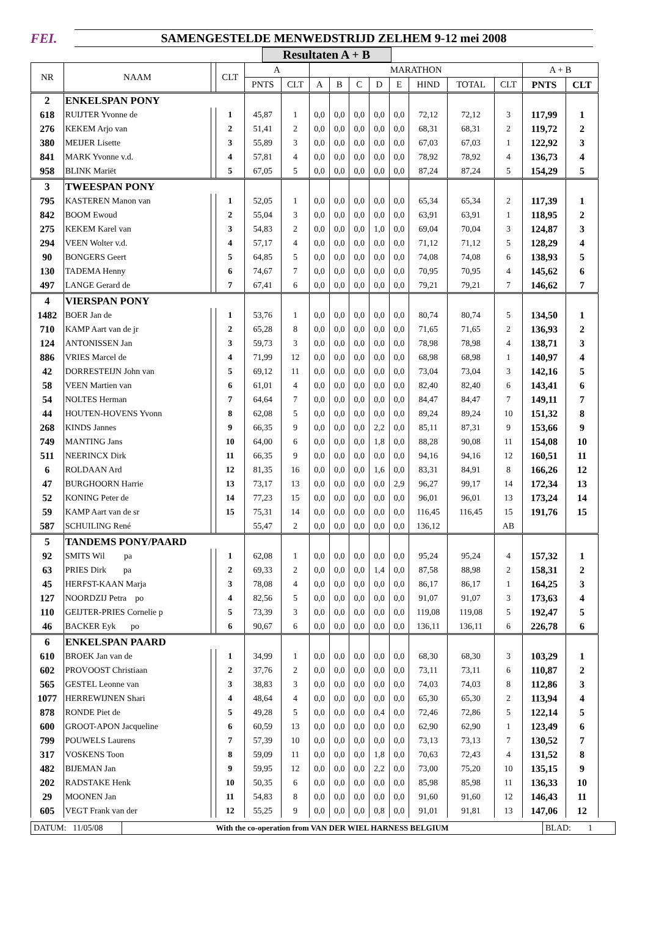FEI.
SAMENGESTELDE MENWEDSTRIJD ZELHEM 9-12 mei 2008
Resultaten A + B
| NR | NAAM | | CLT | A | | MARATHON | | | | | | | | A + B | |
| --- | --- | --- | --- | --- | --- | --- | --- | --- | --- | --- | --- | --- | --- | --- | --- |
| | | | | PNTS | CLT | A | B | C | D | E | HIND | TOTAL | CLT | PNTS | CLT |
| 2 | ENKELSPAN PONY | | | | | | | | | | | | | | |
| 618 | RUIJTER Yvonne de | | 1 | 45,87 | 1 | 0,0 | 0,0 | 0,0 | 0,0 | 0,0 | 72,12 | 72,12 | 3 | 117,99 | 1 |
| 276 | KEKEM Arjo van | | 2 | 51,41 | 2 | 0,0 | 0,0 | 0,0 | 0,0 | 0,0 | 68,31 | 68,31 | 2 | 119,72 | 2 |
| 380 | MEIJER Lisette | | 3 | 55,89 | 3 | 0,0 | 0,0 | 0,0 | 0,0 | 0,0 | 67,03 | 67,03 | 1 | 122,92 | 3 |
| 841 | MARK Yvonne v.d. | | 4 | 57,81 | 4 | 0,0 | 0,0 | 0,0 | 0,0 | 0,0 | 78,92 | 78,92 | 4 | 136,73 | 4 |
| 958 | BLINK Mariët | | 5 | 67,05 | 5 | 0,0 | 0,0 | 0,0 | 0,0 | 0,0 | 87,24 | 87,24 | 5 | 154,29 | 5 |
| 3 | TWEESPAN PONY | | | | | | | | | | | | | | |
| 795 | KASTEREN Manon van | | 1 | 52,05 | 1 | 0,0 | 0,0 | 0,0 | 0,0 | 0,0 | 65,34 | 65,34 | 2 | 117,39 | 1 |
| 842 | BOOM Ewoud | | 2 | 55,04 | 3 | 0,0 | 0,0 | 0,0 | 0,0 | 0,0 | 63,91 | 63,91 | 1 | 118,95 | 2 |
| 275 | KEKEM Karel van | | 3 | 54,83 | 2 | 0,0 | 0,0 | 0,0 | 1,0 | 0,0 | 69,04 | 70,04 | 3 | 124,87 | 3 |
| 294 | VEEN Wolter v.d. | | 4 | 57,17 | 4 | 0,0 | 0,0 | 0,0 | 0,0 | 0,0 | 71,12 | 71,12 | 5 | 128,29 | 4 |
| 90 | BONGERS Geert | | 5 | 64,85 | 5 | 0,0 | 0,0 | 0,0 | 0,0 | 0,0 | 74,08 | 74,08 | 6 | 138,93 | 5 |
| 130 | TADEMA Henny | | 6 | 74,67 | 7 | 0,0 | 0,0 | 0,0 | 0,0 | 0,0 | 70,95 | 70,95 | 4 | 145,62 | 6 |
| 497 | LANGE Gerard de | | 7 | 67,41 | 6 | 0,0 | 0,0 | 0,0 | 0,0 | 0,0 | 79,21 | 79,21 | 7 | 146,62 | 7 |
| 4 | VIERSPAN PONY | | | | | | | | | | | | | | |
| 1482 | BOER Jan de | | 1 | 53,76 | 1 | 0,0 | 0,0 | 0,0 | 0,0 | 0,0 | 80,74 | 80,74 | 5 | 134,50 | 1 |
| 710 | KAMP Aart van de jr | | 2 | 65,28 | 8 | 0,0 | 0,0 | 0,0 | 0,0 | 0,0 | 71,65 | 71,65 | 2 | 136,93 | 2 |
| 124 | ANTONISSEN Jan | | 3 | 59,73 | 3 | 0,0 | 0,0 | 0,0 | 0,0 | 0,0 | 78,98 | 78,98 | 4 | 138,71 | 3 |
| 886 | VRIES Marcel de | | 4 | 71,99 | 12 | 0,0 | 0,0 | 0,0 | 0,0 | 0,0 | 68,98 | 68,98 | 1 | 140,97 | 4 |
| 42 | DORRESTEIJN John van | | 5 | 69,12 | 11 | 0,0 | 0,0 | 0,0 | 0,0 | 0,0 | 73,04 | 73,04 | 3 | 142,16 | 5 |
| 58 | VEEN Martien van | | 6 | 61,01 | 4 | 0,0 | 0,0 | 0,0 | 0,0 | 0,0 | 82,40 | 82,40 | 6 | 143,41 | 6 |
| 54 | NOLTES Herman | | 7 | 64,64 | 7 | 0,0 | 0,0 | 0,0 | 0,0 | 0,0 | 84,47 | 84,47 | 7 | 149,11 | 7 |
| 44 | HOUTEN-HOVENS Yvonn | | 8 | 62,08 | 5 | 0,0 | 0,0 | 0,0 | 0,0 | 0,0 | 89,24 | 89,24 | 10 | 151,32 | 8 |
| 268 | KINDS Jannes | | 9 | 66,35 | 9 | 0,0 | 0,0 | 0,0 | 2,2 | 0,0 | 85,11 | 87,31 | 9 | 153,66 | 9 |
| 749 | MANTING Jans | | 10 | 64,00 | 6 | 0,0 | 0,0 | 0,0 | 1,8 | 0,0 | 88,28 | 90,08 | 11 | 154,08 | 10 |
| 511 | NEERINCX Dirk | | 11 | 66,35 | 9 | 0,0 | 0,0 | 0,0 | 0,0 | 0,0 | 94,16 | 94,16 | 12 | 160,51 | 11 |
| 6 | ROLDAAN Ard | | 12 | 81,35 | 16 | 0,0 | 0,0 | 0,0 | 1,6 | 0,0 | 83,31 | 84,91 | 8 | 166,26 | 12 |
| 47 | BURGHOORN Harrie | | 13 | 73,17 | 13 | 0,0 | 0,0 | 0,0 | 0,0 | 2,9 | 96,27 | 99,17 | 14 | 172,34 | 13 |
| 52 | KONING Peter de | | 14 | 77,23 | 15 | 0,0 | 0,0 | 0,0 | 0,0 | 0,0 | 96,01 | 96,01 | 13 | 173,24 | 14 |
| 59 | KAMP Aart van de sr | | 15 | 75,31 | 14 | 0,0 | 0,0 | 0,0 | 0,0 | 0,0 | 116,45 | 116,45 | 15 | 191,76 | 15 |
| 587 | SCHUILING René | | | 55,47 | 2 | 0,0 | 0,0 | 0,0 | 0,0 | 0,0 | 136,12 | | AB | | |
| 5 | TANDEMS PONY/PAARD | | | | | | | | | | | | | | |
| 92 | SMITS Wil pa | | 1 | 62,08 | 1 | 0,0 | 0,0 | 0,0 | 0,0 | 0,0 | 95,24 | 95,24 | 4 | 157,32 | 1 |
| 63 | PRIES Dirk pa | | 2 | 69,33 | 2 | 0,0 | 0,0 | 0,0 | 1,4 | 0,0 | 87,58 | 88,98 | 2 | 158,31 | 2 |
| 45 | HERFST-KAAN Marja | | 3 | 78,08 | 4 | 0,0 | 0,0 | 0,0 | 0,0 | 0,0 | 86,17 | 86,17 | 1 | 164,25 | 3 |
| 127 | NOORDZIJ Petra po | | 4 | 82,56 | 5 | 0,0 | 0,0 | 0,0 | 0,0 | 0,0 | 91,07 | 91,07 | 3 | 173,63 | 4 |
| 110 | GEIJTER-PRIES Cornelie p | | 5 | 73,39 | 3 | 0,0 | 0,0 | 0,0 | 0,0 | 0,0 | 119,08 | 119,08 | 5 | 192,47 | 5 |
| 46 | BACKER Eyk po | | 6 | 90,67 | 6 | 0,0 | 0,0 | 0,0 | 0,0 | 0,0 | 136,11 | 136,11 | 6 | 226,78 | 6 |
| 6 | ENKELSPAN PAARD | | | | | | | | | | | | | | |
| 610 | BROEK Jan van de | | 1 | 34,99 | 1 | 0,0 | 0,0 | 0,0 | 0,0 | 0,0 | 68,30 | 68,30 | 3 | 103,29 | 1 |
| 602 | PROVOOST Christiaan | | 2 | 37,76 | 2 | 0,0 | 0,0 | 0,0 | 0,0 | 0,0 | 73,11 | 73,11 | 6 | 110,87 | 2 |
| 565 | GESTEL Leonne van | | 3 | 38,83 | 3 | 0,0 | 0,0 | 0,0 | 0,0 | 0,0 | 74,03 | 74,03 | 8 | 112,86 | 3 |
| 1077 | HERREWIJNEN Shari | | 4 | 48,64 | 4 | 0,0 | 0,0 | 0,0 | 0,0 | 0,0 | 65,30 | 65,30 | 2 | 113,94 | 4 |
| 878 | RONDE Piet de | | 5 | 49,28 | 5 | 0,0 | 0,0 | 0,0 | 0,4 | 0,0 | 72,46 | 72,86 | 5 | 122,14 | 5 |
| 600 | GROOT-APON Jacqueline | | 6 | 60,59 | 13 | 0,0 | 0,0 | 0,0 | 0,0 | 0,0 | 62,90 | 62,90 | 1 | 123,49 | 6 |
| 799 | POUWELS Laurens | | 7 | 57,39 | 10 | 0,0 | 0,0 | 0,0 | 0,0 | 0,0 | 73,13 | 73,13 | 7 | 130,52 | 7 |
| 317 | VOSKENS Toon | | 8 | 59,09 | 11 | 0,0 | 0,0 | 0,0 | 1,8 | 0,0 | 70,63 | 72,43 | 4 | 131,52 | 8 |
| 482 | BIJEMAN Jan | | 9 | 59,95 | 12 | 0,0 | 0,0 | 0,0 | 2,2 | 0,0 | 73,00 | 75,20 | 10 | 135,15 | 9 |
| 202 | RADSTAKE Henk | | 10 | 50,35 | 6 | 0,0 | 0,0 | 0,0 | 0,0 | 0,0 | 85,98 | 85,98 | 11 | 136,33 | 10 |
| 29 | MOONEN Jan | | 11 | 54,83 | 8 | 0,0 | 0,0 | 0,0 | 0,0 | 0,0 | 91,60 | 91,60 | 12 | 146,43 | 11 |
| 605 | VEGT Frank van der | | 12 | 55,25 | 9 | 0,0 | 0,0 | 0,0 | 0,8 | 0,0 | 91,01 | 91,81 | 13 | 147,06 | 12 |
DATUM: 11/05/08
With the co-operation from VAN DER WIEL HARNESS BELGIUM
BLAD: 1